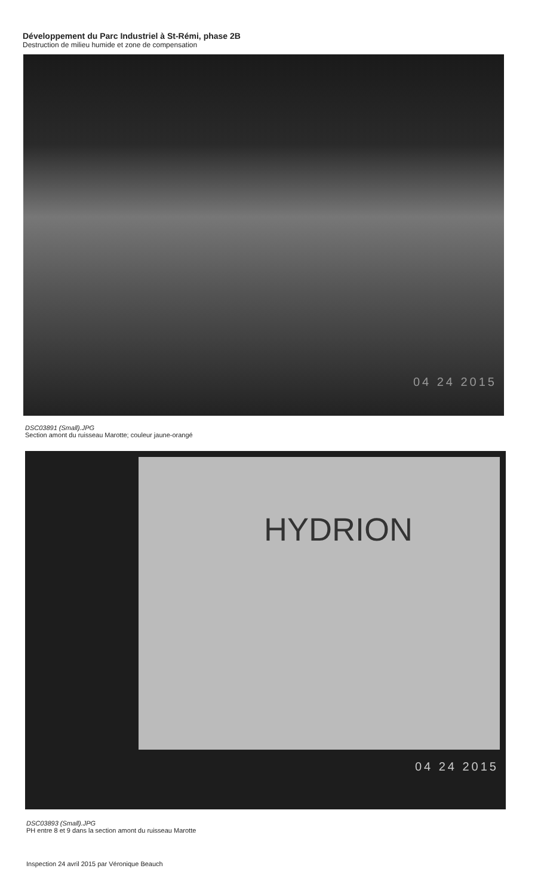Développement du Parc Industriel à St-Rémi, phase 2B
Destruction de milieu humide et zone de compensation
04 24 2015
DSC03891 (Small).JPG
Section amont du ruisseau Marotte; couleur jaune-orangé
HYDRION
04 24 2015
DSC03893 (Small).JPG
PH entre 8 et 9 dans la section amont du ruisseau Marotte
Inspection 24 avril 2015 par Véronique Beauch